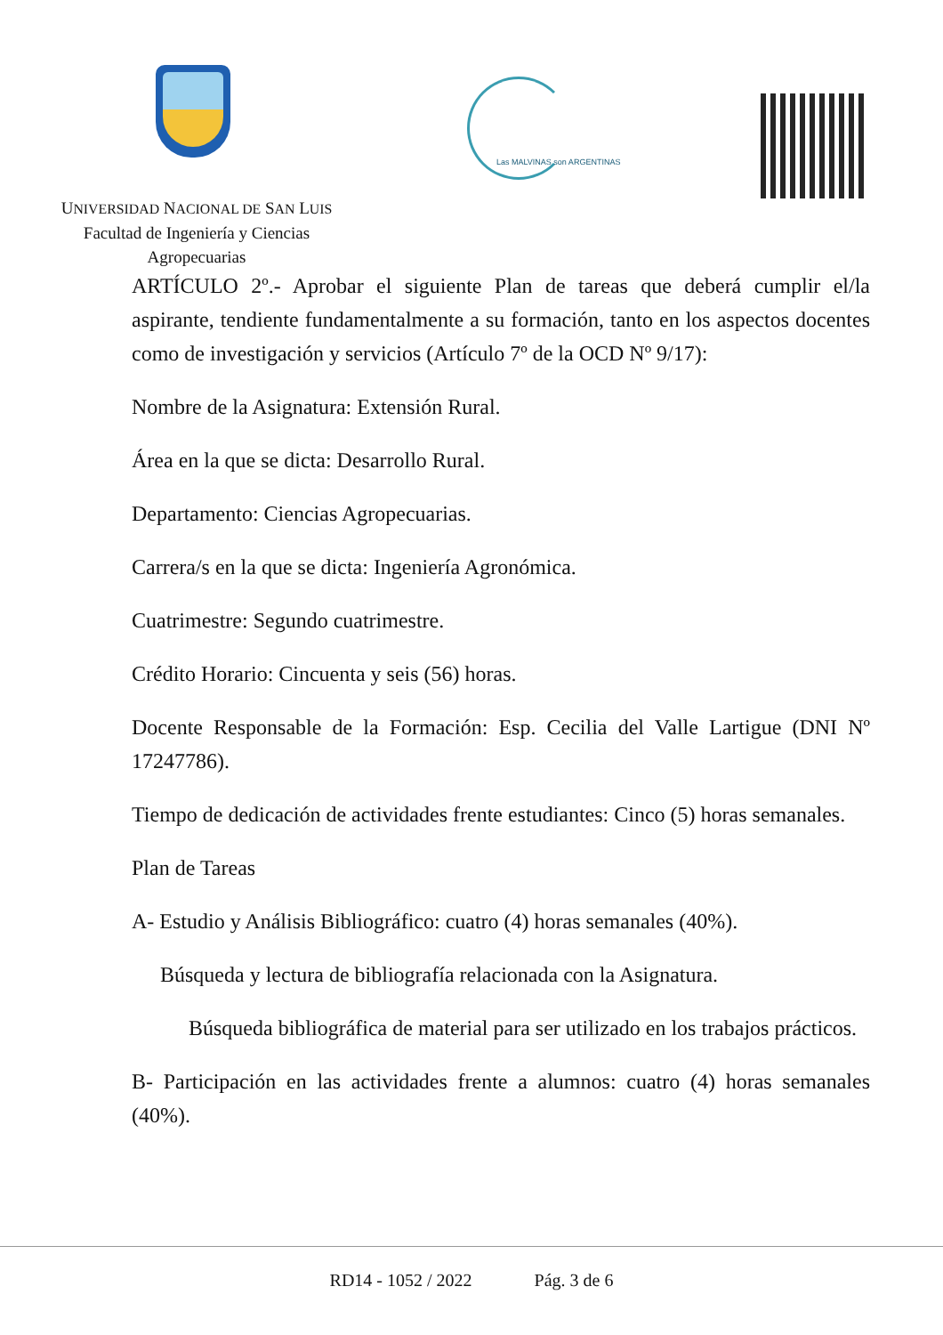Las MALVINAS son ARGENTINAS
UNIVERSIDAD NACIONAL DE SAN LUIS
Facultad de Ingeniería y Ciencias
Agropecuarias
ARTÍCULO 2º.- Aprobar el siguiente Plan de tareas que deberá cumplir el/la aspirante, tendiente fundamentalmente a su formación, tanto en los aspectos docentes como de investigación y servicios (Artículo 7º de la OCD Nº 9/17):
Nombre de la Asignatura: Extensión Rural.
Área en la que se dicta: Desarrollo Rural.
Departamento: Ciencias Agropecuarias.
Carrera/s en la que se dicta: Ingeniería Agronómica.
Cuatrimestre: Segundo cuatrimestre.
Crédito Horario: Cincuenta y seis (56) horas.
Docente Responsable de la Formación: Esp. Cecilia del Valle Lartigue (DNI Nº 17247786).
Tiempo de dedicación de actividades frente estudiantes: Cinco (5) horas semanales.
Plan de Tareas
A- Estudio y Análisis Bibliográfico: cuatro (4) horas semanales (40%).
Búsqueda y lectura de bibliografía relacionada con la Asignatura.
Búsqueda bibliográfica de material para ser utilizado en los trabajos prácticos.
B- Participación en las actividades frente a alumnos: cuatro (4) horas semanales (40%).
RD14 - 1052 / 2022 Pág. 3 de 6